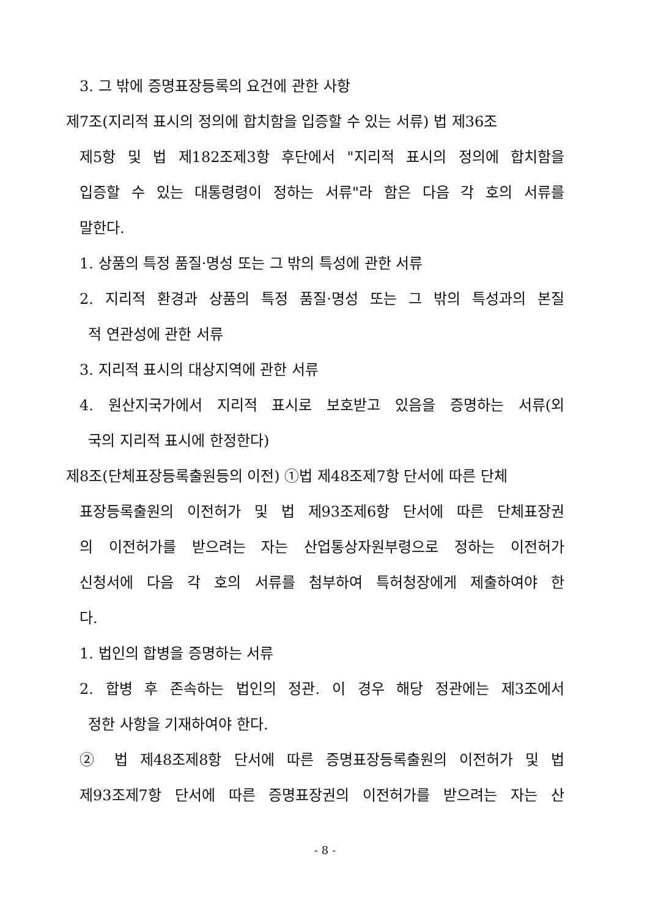3. 그 밖에 증명표장등록의 요건에 관한 사항
제7조(지리적 표시의 정의에 합치함을 입증할 수 있는 서류) 법 제36조
제5항 및 법 제182조제3항 후단에서 "지리적 표시의 정의에 합치함을
입증할 수 있는 대통령령이 정하는 서류"라 함은 다음 각 호의 서류를
말한다.
1. 상품의 특정 품질·명성 또는 그 밖의 특성에 관한 서류
2. 지리적 환경과 상품의 특정 품질·명성 또는 그 밖의 특성과의 본질
적 연관성에 관한 서류
3. 지리적 표시의 대상지역에 관한 서류
4. 원산지국가에서 지리적 표시로 보호받고 있음을 증명하는 서류(외
국의 지리적 표시에 한정한다)
제8조(단체표장등록출원등의 이전) ①법 제48조제7항 단서에 따른 단체
표장등록출원의 이전허가 및 법 제93조제6항 단서에 따른 단체표장권
의 이전허가를 받으려는 자는 산업통상자원부령으로 정하는 이전허가
신청서에 다음 각 호의 서류를 첨부하여 특허청장에게 제출하여야 한
다.
1. 법인의 합병을 증명하는 서류
2. 합병 후 존속하는 법인의 정관. 이 경우 해당 정관에는 제3조에서
정한 사항을 기재하여야 한다.
② 법 제48조제8항 단서에 따른 증명표장등록출원의 이전허가 및 법
제93조제7항 단서에 따른 증명표장권의 이전허가를 받으려는 자는 산
- 8 -